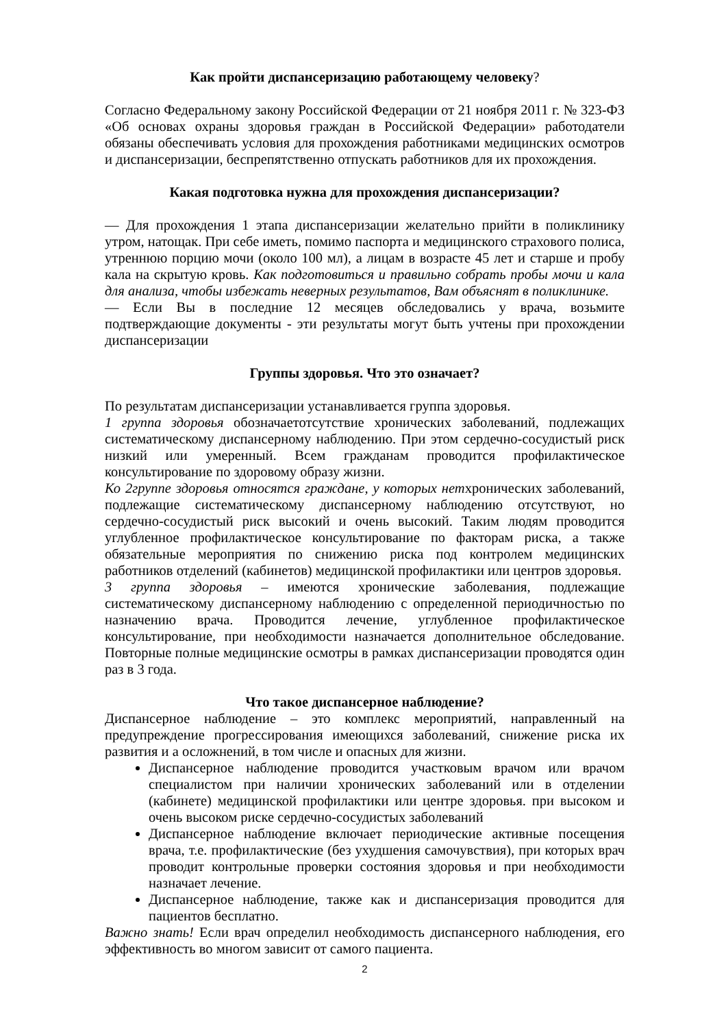Как пройти диспансеризацию работающему человеку?
Согласно Федеральному закону Российской Федерации от 21 ноября 2011 г. № 323-ФЗ «Об основах охраны здоровья граждан в Российской Федерации» работодатели обязаны обеспечивать условия для прохождения работниками медицинских осмотров и диспансеризации, беспрепятственно отпускать работников для их прохождения.
Какая подготовка нужна для прохождения диспансеризации?
— Для прохождения 1 этапа диспансеризации желательно прийти в поликлинику утром, натощак. При себе иметь, помимо паспорта и медицинского страхового полиса, утреннюю порцию мочи (около 100 мл), а лицам в возрасте 45 лет и старше и пробу кала на скрытую кровь. Как подготовиться и правильно собрать пробы мочи и кала для анализа, чтобы избежать неверных результатов, Вам объяснят в поликлинике.
— Если Вы в последние 12 месяцев обследовались у врача, возьмите подтверждающие документы - эти результаты могут быть учтены при прохождении диспансеризации
Группы здоровья. Что это означает?
По результатам диспансеризации устанавливается группа здоровья.
1 группа здоровья обозначаетотсутствие хронических заболеваний, подлежащих систематическому диспансерному наблюдению. При этом сердечно-сосудистый риск низкий или умеренный. Всем гражданам проводится профилактическое консультирование по здоровому образу жизни.
Ко 2группе здоровья относятся граждане, у которых нетхронических заболеваний, подлежащие систематическому диспансерному наблюдению отсутствуют, но сердечно-сосудистый риск высокий и очень высокий. Таким людям проводится углубленное профилактическое консультирование по факторам риска, а также обязательные мероприятия по снижению риска под контролем медицинских работников отделений (кабинетов) медицинской профилактики или центров здоровья.
3 группа здоровья – имеются хронические заболевания, подлежащие систематическому диспансерному наблюдению с определенной периодичностью по назначению врача. Проводится лечение, углубленное профилактическое консультирование, при необходимости назначается дополнительное обследование. Повторные полные медицинские осмотры в рамках диспансеризации проводятся один раз в 3 года.
Что такое диспансерное наблюдение?
Диспансерное наблюдение – это комплекс мероприятий, направленный на предупреждение прогрессирования имеющихся заболеваний, снижение риска их развития и а осложнений, в том числе и опасных для жизни.
Диспансерное наблюдение проводится участковым врачом или врачом специалистом при наличии хронических заболеваний или в отделении (кабинете) медицинской профилактики или центре здоровья. при высоком и очень высоком риске сердечно-сосудистых заболеваний
Диспансерное наблюдение включает периодические активные посещения врача, т.е. профилактические (без ухудшения самочувствия), при которых врач проводит контрольные проверки состояния здоровья и при необходимости назначает лечение.
Диспансерное наблюдение, также как и диспансеризация проводится для пациентов бесплатно.
Важно знать! Если врач определил необходимость диспансерного наблюдения, его эффективность во многом зависит от самого пациента.
2